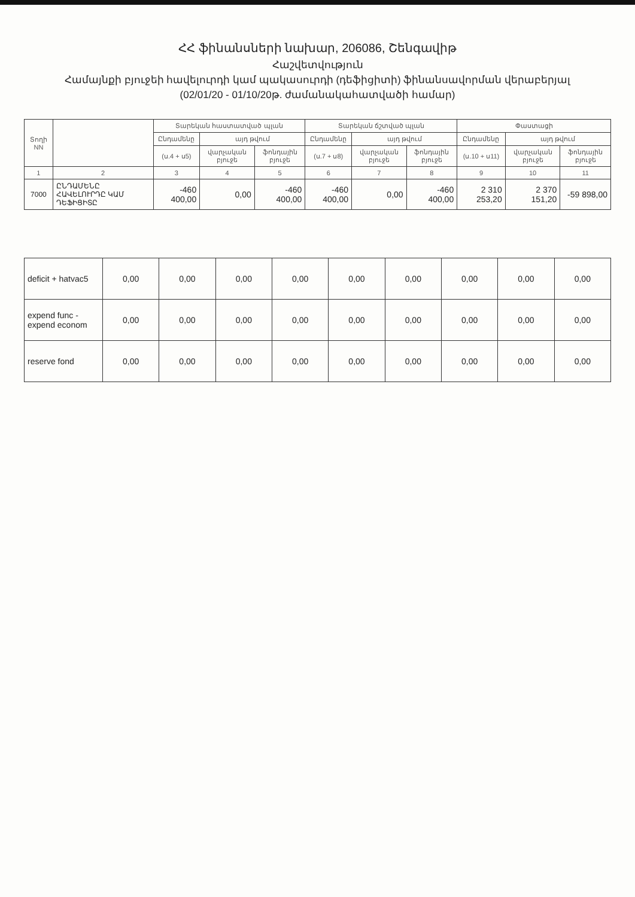ՀՀ ֆինանսների նախար, 206086, Շենգավիթ
Հաշվետվություն
Համայնքի բյուջեի հավելուրդի կամ պակասուրդի (դեֆիցիտի) ֆինանսավորման վերաբերյալ
(02/01/20 - 01/10/20թ. ժամանակահատվածի համար)
| Տողի NN | | Տարեկան հաստատված պլան | | | Տարեկան ճշտված պլան | | | Փաստացի | | |
| --- | --- | --- | --- | --- | --- | --- | --- | --- | --- | --- |
| | | Ընդամենը | այդ թվում | | Ընդամենը | այդ թվում | | Ընդամենը | այդ թվում | |
| | | (ս.4 + ս5) | վարչական բյուջե | ֆոնդային բյուջե | (ս.7 + ս8) | վարչական բյուջե | ֆոնդային բյուջե | (ս.10 + ս11) | վարչական բյուջե | ֆոնդային բյուջե |
| 1 | 2 | 3 | 4 | 5 | 6 | 7 | 8 | 9 | 10 | 11 |
| 7000 | ԸՆԴԱՄԵՆԸ ՀԱՎԵԼՈՒՐԴԸ ԿԱՄ ԴԵՖԻՑԻՏԸ | -460 400,00 | 0,00 | -460 400,00 | -460 400,00 | 0,00 | -460 400,00 | 2 310 253,20 | 2 370 151,20 | -59 898,00 |
| deficit + hatvac5 | 0,00 | 0,00 | 0,00 | 0,00 | 0,00 | 0,00 | 0,00 | 0,00 | 0,00 |
| expend func - expend econom | 0,00 | 0,00 | 0,00 | 0,00 | 0,00 | 0,00 | 0,00 | 0,00 | 0,00 |
| reserve fond | 0,00 | 0,00 | 0,00 | 0,00 | 0,00 | 0,00 | 0,00 | 0,00 | 0,00 |